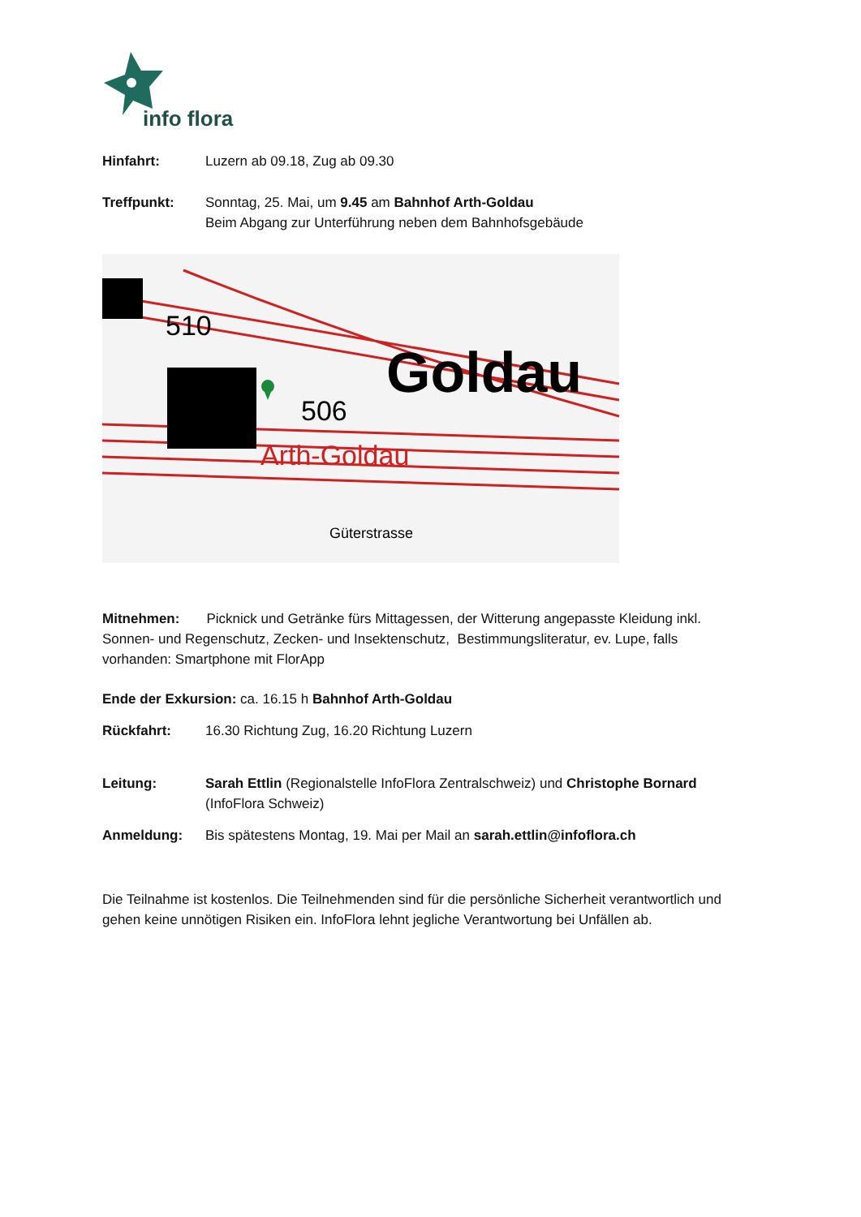info flora
Hinfahrt: Luzern ab 09.18, Zug ab 09.30
Treffpunkt: Sonntag, 25. Mai, um 9.45 am Bahnhof Arth-Goldau
Beim Abgang zur Unterführung neben dem Bahnhofsgebäude
Goldau
510
506
Arth-Goldau
Güterstrasse
Mitnehmen: Picknick und Getränke fürs Mittagessen, der Witterung angepasste Kleidung inkl. Sonnen- und Regenschutz, Zecken- und Insektenschutz, Bestimmungsliteratur, ev. Lupe, falls vorhanden: Smartphone mit FlorApp
Ende der Exkursion: ca. 16.15 h Bahnhof Arth-Goldau
Rückfahrt: 16.30 Richtung Zug, 16.20 Richtung Luzern
Leitung: Sarah Ettlin (Regionalstelle InfoFlora Zentralschweiz) und Christophe Bornard (InfoFlora Schweiz)
Anmeldung: Bis spätestens Montag, 19. Mai per Mail an sarah.ettlin@infoflora.ch
Die Teilnahme ist kostenlos. Die Teilnehmenden sind für die persönliche Sicherheit verantwortlich und gehen keine unnötigen Risiken ein. InfoFlora lehnt jegliche Verantwortung bei Unfällen ab.